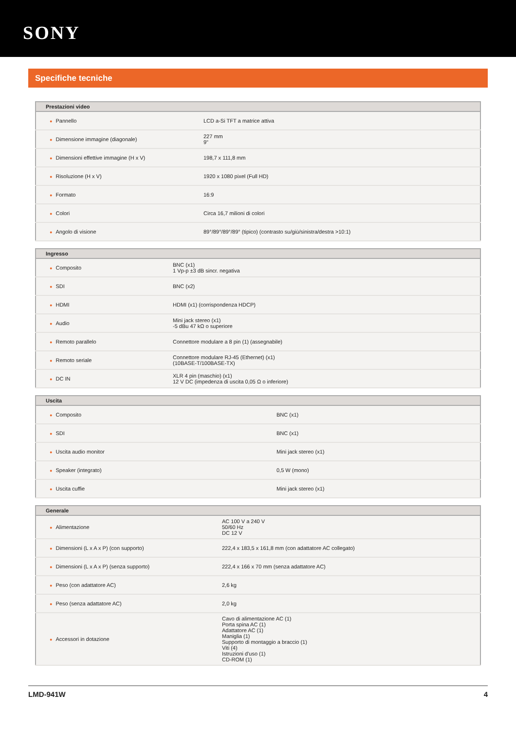SONY
Specifiche tecniche
| Prestazioni video | |
| --- | --- |
| ● Pannello | LCD a-Si TFT a matrice attiva |
| ● Dimensione immagine (diagonale) | 227 mm 9" |
| ● Dimensioni effettive immagine (H x V) | 198,7 x 111,8 mm |
| ● Risoluzione (H x V) | 1920 x 1080 pixel (Full HD) |
| ● Formato | 16:9 |
| ● Colori | Circa 16,7 milioni di colori |
| ● Angolo di visione | 89°/89°/89°/89° (tipico) (contrasto su/giù/sinistra/destra >10:1) |
| Ingresso | |
| --- | --- |
| ● Composito | BNC (x1) 1 Vp-p ±3 dB sincr. negativa |
| ● SDI | BNC (x2) |
| ● HDMI | HDMI (x1) (corrispondenza HDCP) |
| ● Audio | Mini jack stereo (x1) -5 dBu 47 kΩ o superiore |
| ● Remoto parallelo | Connettore modulare a 8 pin (1) (assegnabile) |
| ● Remoto seriale | Connettore modulare RJ-45 (Ethernet) (x1) (10BASE-T/100BASE-TX) |
| ● DC IN | XLR 4 pin (maschio) (x1) 12 V DC (impedenza di uscita 0,05 Ω o inferiore) |
| Uscita | |
| --- | --- |
| ● Composito | BNC (x1) |
| ● SDI | BNC (x1) |
| ● Uscita audio monitor | Mini jack stereo (x1) |
| ● Speaker (integrato) | 0,5 W (mono) |
| ● Uscita cuffie | Mini jack stereo (x1) |
| Generale | |
| --- | --- |
| ● Alimentazione | AC 100 V a 240 V 50/60 Hz DC 12 V |
| ● Dimensioni (L x A x P) (con supporto) | 222,4 x 183,5 x 161,8 mm (con adattatore AC collegato) |
| ● Dimensioni (L x A x P) (senza supporto) | 222,4 x 166 x 70 mm (senza adattatore AC) |
| ● Peso (con adattatore AC) | 2,6 kg |
| ● Peso (senza adattatore AC) | 2,0 kg |
| ● Accessori in dotazione | Cavo di alimentazione AC (1) Porta spina AC (1) Adattatore AC (1) Maniglia (1) Supporto di montaggio a braccio (1) Viti (4) Istruzioni d'uso (1) CD-ROM (1) |
LMD-941W 4